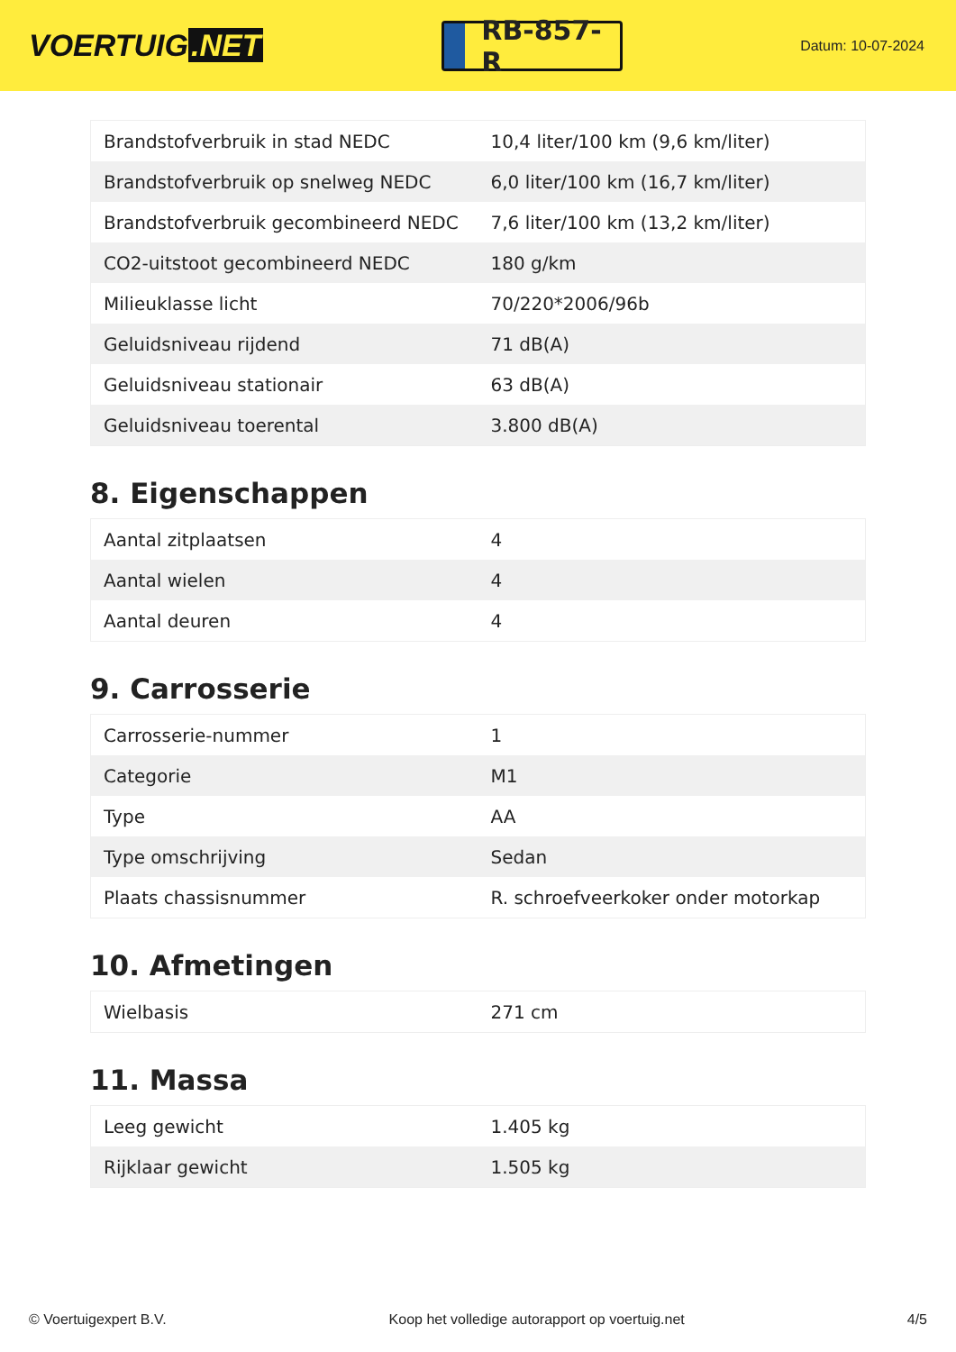VOERTUIG.NET
RB-857-R
Datum: 10-07-2024
| Brandstofverbruik in stad NEDC | 10,4 liter/100 km (9,6 km/liter) |
| Brandstofverbruik op snelweg NEDC | 6,0 liter/100 km (16,7 km/liter) |
| Brandstofverbruik gecombineerd NEDC | 7,6 liter/100 km (13,2 km/liter) |
| CO2-uitstoot gecombineerd NEDC | 180 g/km |
| Milieuklasse licht | 70/220*2006/96b |
| Geluidsniveau rijdend | 71 dB(A) |
| Geluidsniveau stationair | 63 dB(A) |
| Geluidsniveau toerental | 3.800 dB(A) |
8. Eigenschappen
| Aantal zitplaatsen | 4 |
| Aantal wielen | 4 |
| Aantal deuren | 4 |
9. Carrosserie
| Carrosserie-nummer | 1 |
| Categorie | M1 |
| Type | AA |
| Type omschrijving | Sedan |
| Plaats chassisnummer | R. schroefveerkoker onder motorkap |
10. Afmetingen
| Wielbasis | 271 cm |
11. Massa
| Leeg gewicht | 1.405 kg |
| Rijklaar gewicht | 1.505 kg |
© Voertuigexpert B.V. Koop het volledige autorapport op voertuig.net 4/5